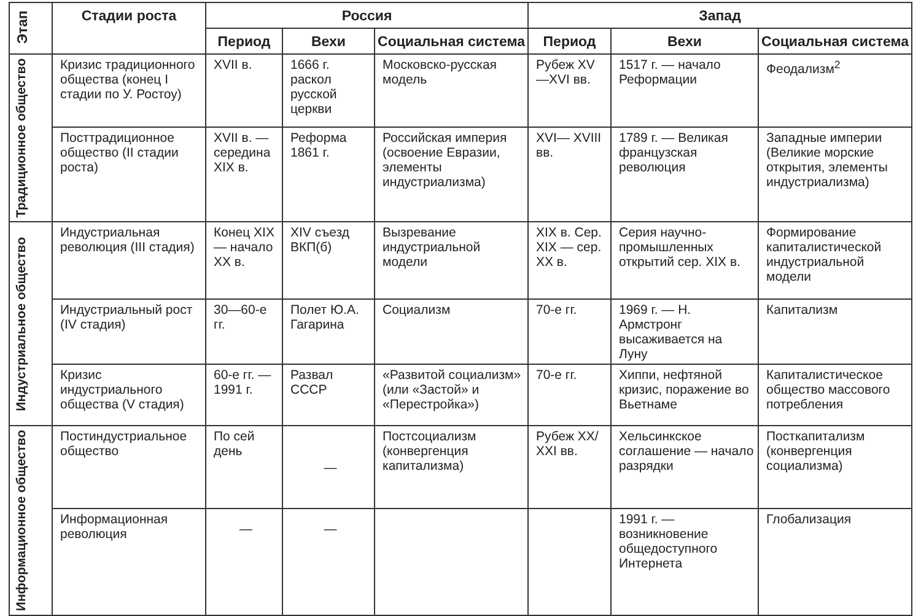| Этап | Стадии роста | Россия | | | Запад | | |
| --- | --- | --- | --- | --- | --- | --- | --- |
| | | Период | Вехи | Социальная система | Период | Вехи | Социальная система |
| Традиционное общество | Кризис традиционного общества (конец I стадии по У. Ростоу) | XVII в. | 1666 г. раскол русской церкви | Московско-русская модель | Рубеж XV—XVI вв. | 1517 г. — начало Реформации | Феодализм<sup>2</sup> |
| | Посттрадиционное общество (II стадии роста) | XVII в. — середина XIX в. | Реформа 1861 г. | Российская империя (освоение Евразии, элементы индустриализма) | XVI— XVIII вв. | 1789 г. — Великая французская революция | Западные империи (Великие морские открытия, элементы индустриализма) |
| Индустриальное общество | Индустриальная революция (III стадия) | Конец XIX — начало XX в. | XIV съезд ВКП(б) | Вызревание индустриальной модели | XIX в. Сер. XIX — сер. XX в. | Серия научно-промышленных открытий сер. XIX в. | Формирование капиталистической индустриальной модели |
| | Индустриальный рост (IV стадия) | 30—60-е гг. | Полет Ю.А. Гагарина | Социализм | 70-е гг. | 1969 г. — Н. Армстронг высаживается на Луну | Капитализм |
| | Кризис индустриального общества (V стадия) | 60-е гг. — 1991 г. | Развал СССР | «Развитой социализм» (или «Застой» и «Перестройка») | 70-е гг. | Хиппи, нефтяной кризис, поражение во Вьетнаме | Капиталистическое общество массового потребления |
| Информационное общество | Постиндустриальное общество | По сей день | — | Постсоциализм (конвергенция капитализма) | Рубеж XX/ XXI вв. | Хельсинкское соглашение — начало разрядки | Посткапитализм (конвергенция социализма) |
| | Информационная революция | — | — | | | 1991 г. — возникновение общедоступного Интернета | Глобализация |